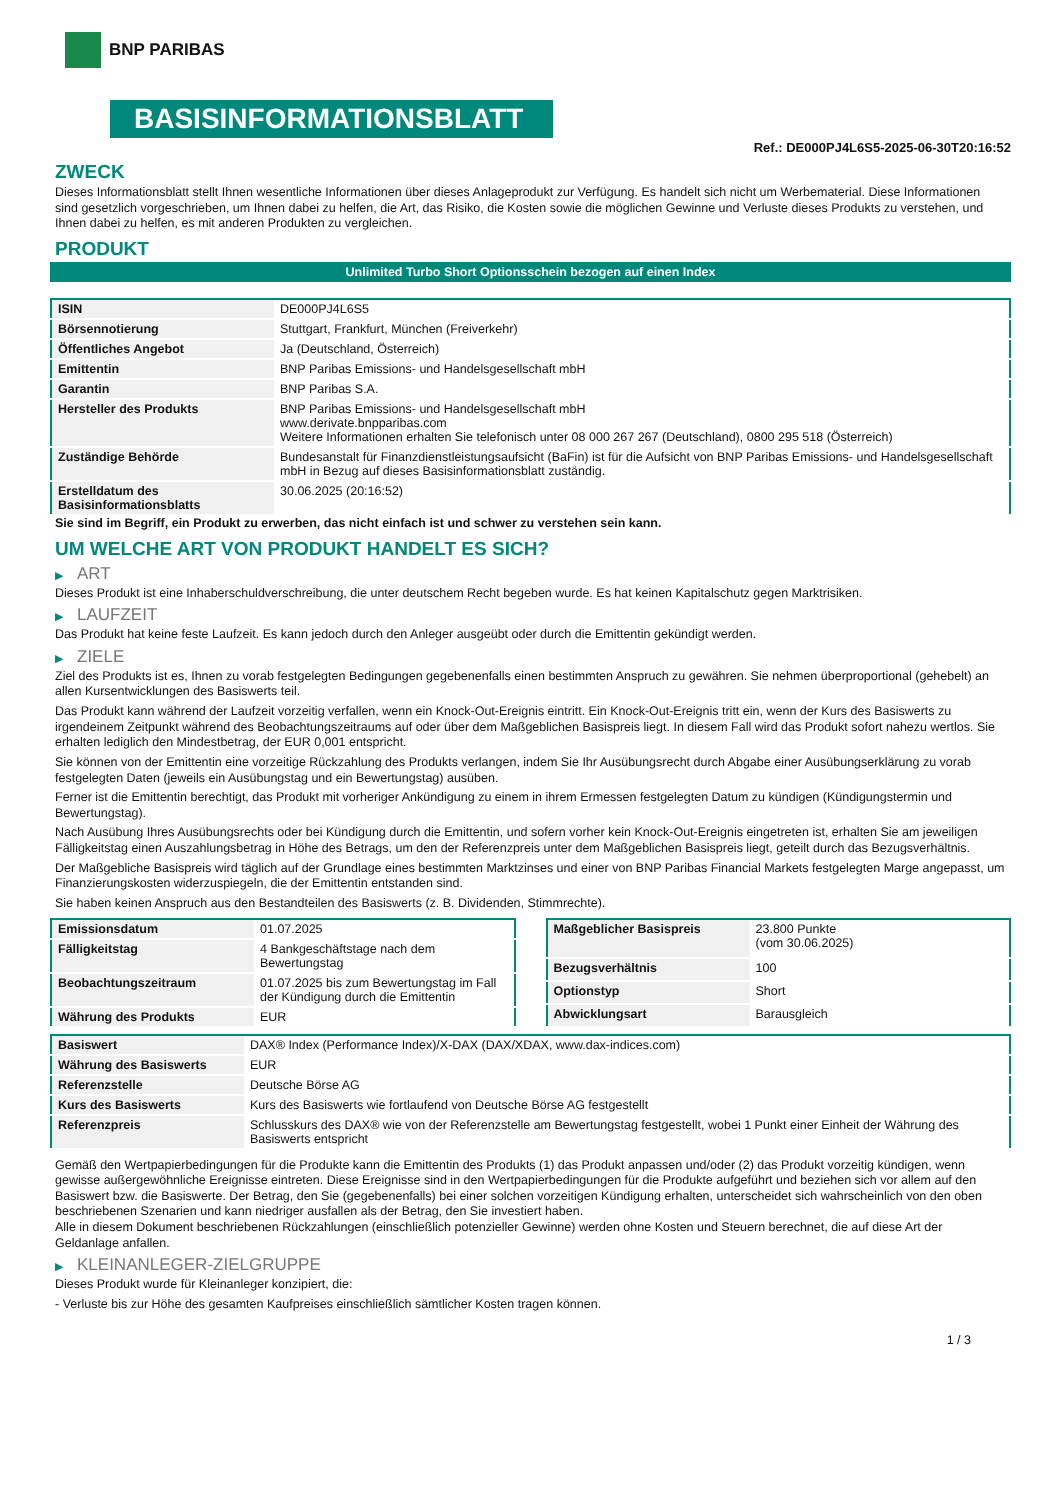BNP PARIBAS
BASISINFORMATIONSBLATT
Ref.: DE000PJ4L6S5-2025-06-30T20:16:52
ZWECK
Dieses Informationsblatt stellt Ihnen wesentliche Informationen über dieses Anlageprodukt zur Verfügung. Es handelt sich nicht um Werbematerial. Diese Informationen sind gesetzlich vorgeschrieben, um Ihnen dabei zu helfen, die Art, das Risiko, die Kosten sowie die möglichen Gewinne und Verluste dieses Produkts zu verstehen, und Ihnen dabei zu helfen, es mit anderen Produkten zu vergleichen.
PRODUKT
Unlimited Turbo Short Optionsschein bezogen auf einen Index
| ISIN | DE000PJ4L6S5 |
| Börsennotierung | Stuttgart, Frankfurt, München (Freiverkehr) |
| Öffentliches Angebot | Ja (Deutschland, Österreich) |
| Emittentin | BNP Paribas Emissions- und Handelsgesellschaft mbH |
| Garantin | BNP Paribas S.A. |
| Hersteller des Produkts | BNP Paribas Emissions- und Handelsgesellschaft mbH www.derivate.bnpparibas.com Weitere Informationen erhalten Sie telefonisch unter 08 000 267 267 (Deutschland), 0800 295 518 (Österreich) |
| Zuständige Behörde | Bundesanstalt für Finanzdienstleistungsaufsicht (BaFin) ist für die Aufsicht von BNP Paribas Emissions- und Handelsgesellschaft mbH in Bezug auf dieses Basisinformationsblatt zuständig. |
| Erstelldatum des Basisinformationsblatts | 30.06.2025 (20:16:52) |
Sie sind im Begriff, ein Produkt zu erwerben, das nicht einfach ist und schwer zu verstehen sein kann.
UM WELCHE ART VON PRODUKT HANDELT ES SICH?
▶ ART
Dieses Produkt ist eine Inhaberschuldverschreibung, die unter deutschem Recht begeben wurde. Es hat keinen Kapitalschutz gegen Marktrisiken.
▶ LAUFZEIT
Das Produkt hat keine feste Laufzeit. Es kann jedoch durch den Anleger ausgeübt oder durch die Emittentin gekündigt werden.
▶ ZIELE
Ziel des Produkts ist es, Ihnen zu vorab festgelegten Bedingungen gegebenenfalls einen bestimmten Anspruch zu gewähren. Sie nehmen überproportional (gehebelt) an allen Kursentwicklungen des Basiswerts teil.
Das Produkt kann während der Laufzeit vorzeitig verfallen, wenn ein Knock-Out-Ereignis eintritt. Ein Knock-Out-Ereignis tritt ein, wenn der Kurs des Basiswerts zu irgendeinem Zeitpunkt während des Beobachtungszeitraums auf oder über dem Maßgeblichen Basispreis liegt. In diesem Fall wird das Produkt sofort nahezu wertlos. Sie erhalten lediglich den Mindestbetrag, der EUR 0,001 entspricht.
Sie können von der Emittentin eine vorzeitige Rückzahlung des Produkts verlangen, indem Sie Ihr Ausübungsrecht durch Abgabe einer Ausübungserklärung zu vorab festgelegten Daten (jeweils ein Ausübungstag und ein Bewertungstag) ausüben.
Ferner ist die Emittentin berechtigt, das Produkt mit vorheriger Ankündigung zu einem in ihrem Ermessen festgelegten Datum zu kündigen (Kündigungstermin und Bewertungstag).
Nach Ausübung Ihres Ausübungsrechts oder bei Kündigung durch die Emittentin, und sofern vorher kein Knock-Out-Ereignis eingetreten ist, erhalten Sie am jeweiligen Fälligkeitstag einen Auszahlungsbetrag in Höhe des Betrags, um den der Referenzpreis unter dem Maßgeblichen Basispreis liegt, geteilt durch das Bezugsverhältnis.
Der Maßgebliche Basispreis wird täglich auf der Grundlage eines bestimmten Marktzinses und einer von BNP Paribas Financial Markets festgelegten Marge angepasst, um Finanzierungskosten widerzuspiegeln, die der Emittentin entstanden sind.
Sie haben keinen Anspruch aus den Bestandteilen des Basiswerts (z. B. Dividenden, Stimmrechte).
| Emissionsdatum | 01.07.2025 |
| Fälligkeitstag | 4 Bankgeschäftstage nach dem Bewertungstag |
| Beobachtungszeitraum | 01.07.2025 bis zum Bewertungstag im Fall der Kündigung durch die Emittentin |
| Währung des Produkts | EUR |
| Maßgeblicher Basispreis | 23.800 Punkte (vom 30.06.2025) |
| Bezugsverhältnis | 100 |
| Optionstyp | Short |
| Abwicklungsart | Barausgleich |
| Basiswert | DAX® Index (Performance Index)/X-DAX (DAX/XDAX, www.dax-indices.com) |
| Währung des Basiswerts | EUR |
| Referenzstelle | Deutsche Börse AG |
| Kurs des Basiswerts | Kurs des Basiswerts wie fortlaufend von Deutsche Börse AG festgestellt |
| Referenzpreis | Schlusskurs des DAX® wie von der Referenzstelle am Bewertungstag festgestellt, wobei 1 Punkt einer Einheit der Währung des Basiswerts entspricht |
Gemäß den Wertpapierbedingungen für die Produkte kann die Emittentin des Produkts (1) das Produkt anpassen und/oder (2) das Produkt vorzeitig kündigen, wenn gewisse außergewöhnliche Ereignisse eintreten. Diese Ereignisse sind in den Wertpapierbedingungen für die Produkte aufgeführt und beziehen sich vor allem auf den Basiswert bzw. die Basiswerte. Der Betrag, den Sie (gegebenenfalls) bei einer solchen vorzeitigen Kündigung erhalten, unterscheidet sich wahrscheinlich von den oben beschriebenen Szenarien und kann niedriger ausfallen als der Betrag, den Sie investiert haben.
Alle in diesem Dokument beschriebenen Rückzahlungen (einschließlich potenzieller Gewinne) werden ohne Kosten und Steuern berechnet, die auf diese Art der Geldanlage anfallen.
▶ KLEINANLEGER-ZIELGRUPPE
Dieses Produkt wurde für Kleinanleger konzipiert, die:
- Verluste bis zur Höhe des gesamten Kaufpreises einschließlich sämtlicher Kosten tragen können.
1 / 3